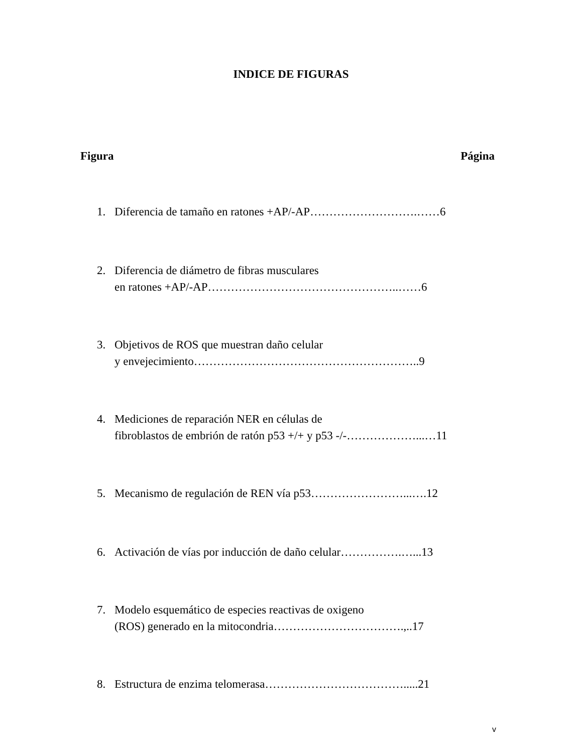INDICE DE FIGURAS
Figura Página
1. Diferencia de tamaño en ratones +AP/-AP……………………….……6
2. Diferencia de diámetro de fibras musculares
en ratones +AP/-AP…………………………………………..……6
3. Objetivos de ROS que muestran daño celular
y envejecimiento…………………………………………………..9
4. Mediciones de reparación NER en células de
fibroblastos de embrión de ratón p53 +/+ y p53 -/-………………...…11
5. Mecanismo de regulación de REN vía p53……………………...….12
6. Activación de vías por inducción de daño celular…………….…...13
7. Modelo esquemático de especies reactivas de oxigeno
(ROS) generado en la mitocondria…………………………….,..17
8. Estructura de enzima telomerasa……………………………….....21
v